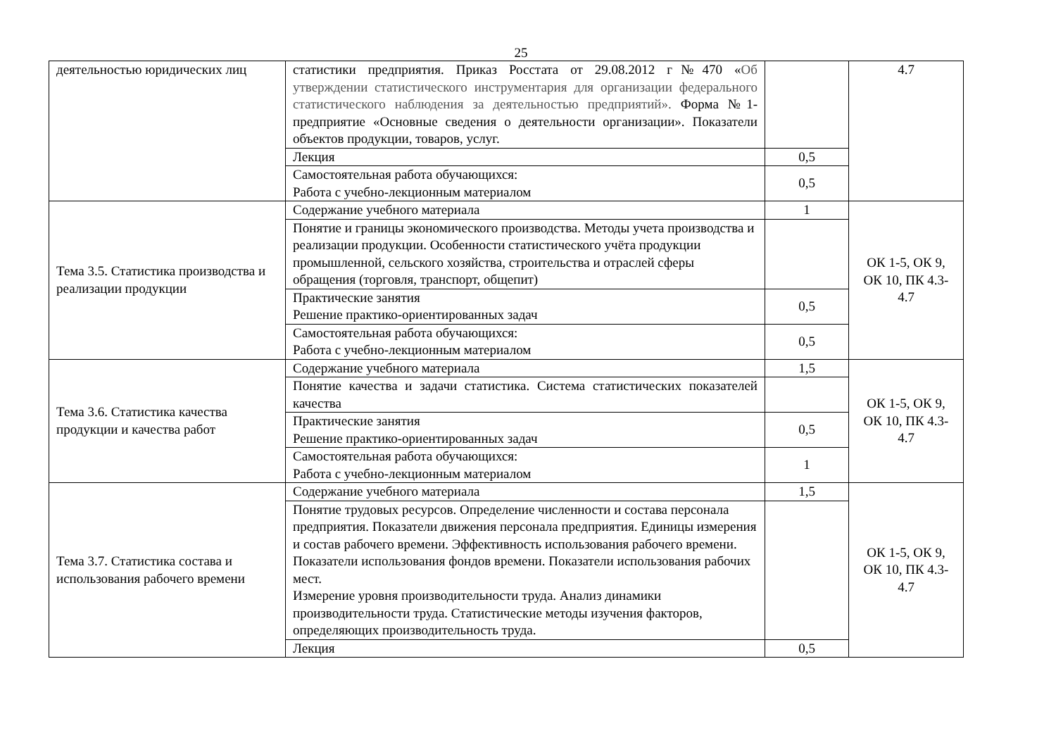25
| деятельностью юридических лиц | статистики предприятия. Приказ Росстата от 29.08.2012 г№470 « Об утверждении статистического инструментария для организации федерального статистического наблюдения за деятельностью предприятий». Форма №1-предприятие «Основные сведения о деятельности организации». Показатели объектов продукции, товаров, услуг. | | 4.7 |
| | Лекция | 0,5 | |
| | Самостоятельная работа обучающихся: Работа с учебно-лекционным материалом | 0,5 | |
| Тема 3.5. Статистика производства и реализации продукции | Содержание учебного материала | 1 | ОК 1-5, ОК 9, ОК 10, ПК 4.3-4.7 |
| | Понятие и границы экономического производства. Методы учета производства и реализации продукции. Особенности статистического учёта продукции промышленной, сельского хозяйства, строительства и отраслей сферы обращения (торговля, транспорт, общепит) | | |
| | Практические занятия Решение практико-ориентированных задач | 0,5 | |
| | Самостоятельная работа обучающихся: Работа с учебно-лекционным материалом | 0,5 | |
| Тема 3.6. Статистика качества продукции и качества работ | Содержание учебного материала | 1,5 | ОК 1-5, ОК 9, ОК 10, ПК 4.3-4.7 |
| | Понятие качества и задачи статистика. Система статистических показателей качества | | |
| | Практические занятия Решение практико-ориентированных задач | 0,5 | |
| | Самостоятельная работа обучающихся: Работа с учебно-лекционным материалом | 1 | |
| Тема 3.7. Статистика состава и использования рабочего времени | Содержание учебного материала | 1,5 | ОК 1-5, ОК 9, ОК 10, ПК 4.3-4.7 |
| | Понятие трудовых ресурсов. Определение численности и состава персонала предприятия. Показатели движения персонала предприятия. Единицы измерения и состав рабочего времени. Эффективность использования рабочего времени. Показатели использования фондов времени. Показатели использования рабочих мест. Измерение уровня производительности труда. Анализ динамики производительности труда. Статистические методы изучения факторов, определяющих производительность труда. | | |
| | Лекция | 0,5 | |